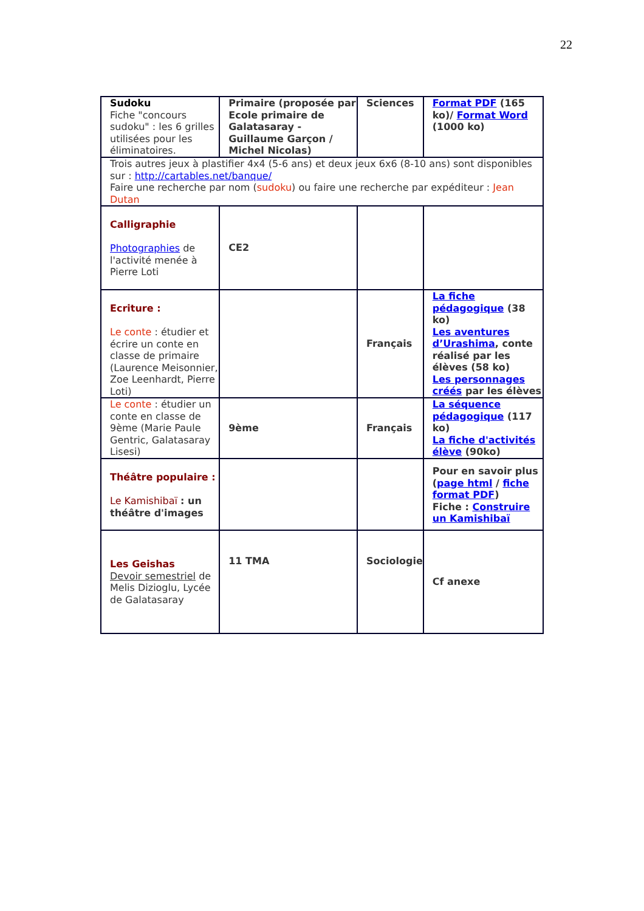22
| Sudoku Fiche "concours sudoku" : les 6 grilles utilisées pour les éliminatoires. | Primaire (proposée par Ecole primaire de Galatasaray - Guillaume Garçon / Michel Nicolas) | Sciences | Format PDF (165 ko)/ Format Word (1000 ko) |
| Trois autres jeux à plastifier 4x4 (5-6 ans) et deux jeux 6x6 (8-10 ans) sont disponibles sur : http://cartables.net/banque/ Faire une recherche par nom ( sudoku ) ou faire une recherche par expéditeur : Jean Dutan | | | |
| Calligraphie Photographies de l'activité menée à Pierre Loti | CE2 | | |
| Ecriture : Le conte : étudier et écrire un conte en classe de primaire (Laurence Meisonnier, Zoe Leenhardt, Pierre Loti) | | Français | La fiche pédagogique (38 ko) Les aventures d’Urashima , conte réalisé par les élèves (58 ko) Les personnages créés par les élèves |
| Le conte : étudier un conte en classe de 9ème (Marie Paule Gentric, Galatasaray Lisesi) | 9ème | Français | La séquence pédagogique (117 ko) La fiche d'activités élève (90ko) |
| Théâtre populaire : Le Kamishibaï : un théâtre d'images | | | Pour en savoir plus ( page html / fiche format PDF ) Fiche : Construire un Kamishibaï |
| Les Geishas Devoir semestriel de Melis Dizioglu, Lycée de Galatasaray | 11 TMA | Sociologie | Cf anexe |